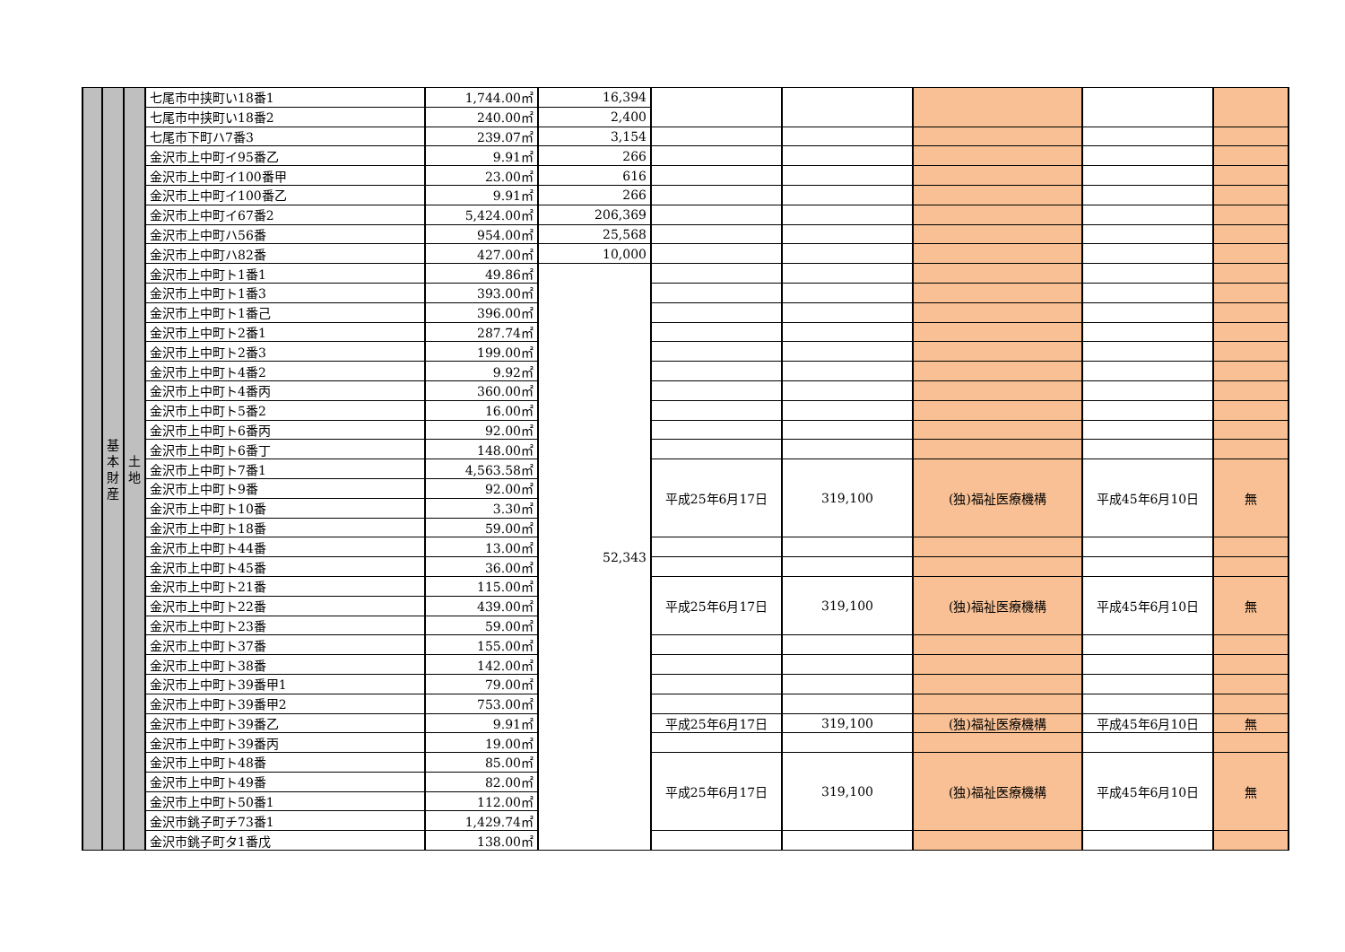| | 基 本 財 産 | 土 地 | 七尾市中挟町い18番1 | 1,744.00㎡ | 16,394 | | | | | |
| | | | 七尾市中挟町い18番2 | 240.00㎡ | 2,400 | | | | | |
| | | | 七尾市下町ハ7番3 | 239.07㎡ | 3,154 | | | | | |
| | | | 金沢市上中町イ95番乙 | 9.91㎡ | 266 | | | | | |
| | | | 金沢市上中町イ100番甲 | 23.00㎡ | 616 | | | | | |
| | | | 金沢市上中町イ100番乙 | 9.91㎡ | 266 | | | | | |
| | | | 金沢市上中町イ67番2 | 5,424.00㎡ | 206,369 | | | | | |
| | | | 金沢市上中町ハ56番 | 954.00㎡ | 25,568 | | | | | |
| | | | 金沢市上中町ハ82番 | 427.00㎡ | 10,000 | | | | | |
| | | | 金沢市上中町ト1番1 | 49.86㎡ | 52,343 | | | | | |
| | | | 金沢市上中町ト1番3 | 393.00㎡ | | | | | | |
| | | | 金沢市上中町ト1番己 | 396.00㎡ | | | | | | |
| | | | 金沢市上中町ト2番1 | 287.74㎡ | | | | | | |
| | | | 金沢市上中町ト2番3 | 199.00㎡ | | | | | | |
| | | | 金沢市上中町ト4番2 | 9.92㎡ | | | | | | |
| | | | 金沢市上中町ト4番丙 | 360.00㎡ | | | | | | |
| | | | 金沢市上中町ト5番2 | 16.00㎡ | | | | | | |
| | | | 金沢市上中町ト6番丙 | 92.00㎡ | | | | | | |
| | | | 金沢市上中町ト6番丁 | 148.00㎡ | | | | | | |
| | | | 金沢市上中町ト7番1 | 4,563.58㎡ | | 平成25年6月17日 | 319,100 | (独)福祉医療機構 | 平成45年6月10日 | 無 |
| | | | 金沢市上中町ト9番 | 92.00㎡ | | | | | | |
| | | | 金沢市上中町ト10番 | 3.30㎡ | | | | | | |
| | | | 金沢市上中町ト18番 | 59.00㎡ | | | | | | |
| | | | 金沢市上中町ト44番 | 13.00㎡ | | | | | | |
| | | | 金沢市上中町ト45番 | 36.00㎡ | | | | | | |
| | | | 金沢市上中町ト21番 | 115.00㎡ | | 平成25年6月17日 | 319,100 | (独)福祉医療機構 | 平成45年6月10日 | 無 |
| | | | 金沢市上中町ト22番 | 439.00㎡ | | | | | | |
| | | | 金沢市上中町ト23番 | 59.00㎡ | | | | | | |
| | | | 金沢市上中町ト37番 | 155.00㎡ | | | | | | |
| | | | 金沢市上中町ト38番 | 142.00㎡ | | | | | | |
| | | | 金沢市上中町ト39番甲1 | 79.00㎡ | | | | | | |
| | | | 金沢市上中町ト39番甲2 | 753.00㎡ | | | | | | |
| | | | 金沢市上中町ト39番乙 | 9.91㎡ | | 平成25年6月17日 | 319,100 | (独)福祉医療機構 | 平成45年6月10日 | 無 |
| | | | 金沢市上中町ト39番丙 | 19.00㎡ | | | | | | |
| | | | 金沢市上中町ト48番 | 85.00㎡ | | 平成25年6月17日 | 319,100 | (独)福祉医療機構 | 平成45年6月10日 | 無 |
| | | | 金沢市上中町ト49番 | 82.00㎡ | | | | | | |
| | | | 金沢市上中町ト50番1 | 112.00㎡ | | | | | | |
| | | | 金沢市銚子町チ73番1 | 1,429.74㎡ | | | | | | |
| | | | 金沢市銚子町タ1番戊 | 138.00㎡ | | | | | | |